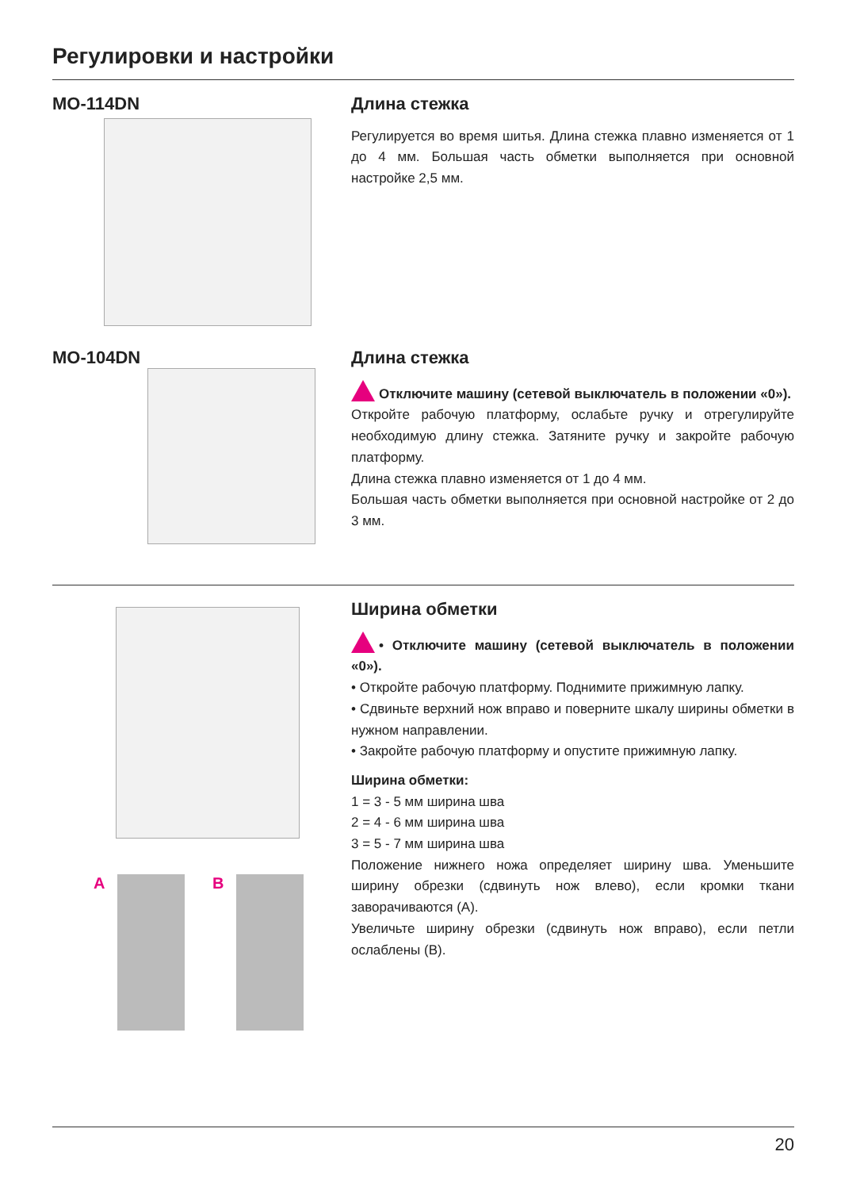Регулировки и настройки
MO-114DN
Длина стежка
Регулируется во время шитья. Длина стежка плавно изменяется от 1 до 4 мм. Большая часть обметки выполняется при основной настройке 2,5 мм.
MO-104DN
Длина стежка
Отключите машину (сетевой выключатель в положении «0»).
Откройте рабочую платформу, ослабьте ручку и отрегулируйте необходимую длину стежка. Затяните ручку и закройте рабочую платформу.
Длина стежка плавно изменяется от 1 до 4 мм.
Большая часть обметки выполняется при основной настройке от 2 до 3 мм.
A B
Ширина обметки
• Отключите машину (сетевой выключатель в положении «0»).
• Откройте рабочую платформу. Поднимите прижимную лапку.
• Сдвиньте верхний нож вправо и поверните шкалу ширины обметки в нужном направлении.
• Закройте рабочую платформу и опустите прижимную лапку.
Ширина обметки:
1 = 3 - 5 мм ширина шва
2 = 4 - 6 мм ширина шва
3 = 5 - 7 мм ширина шва
Положение нижнего ножа определяет ширину шва. Уменьшите ширину обрезки (сдвинуть нож влево), если кромки ткани заворачиваются (A).
Увеличьте ширину обрезки (сдвинуть нож вправо), если петли ослаблены (B).
20